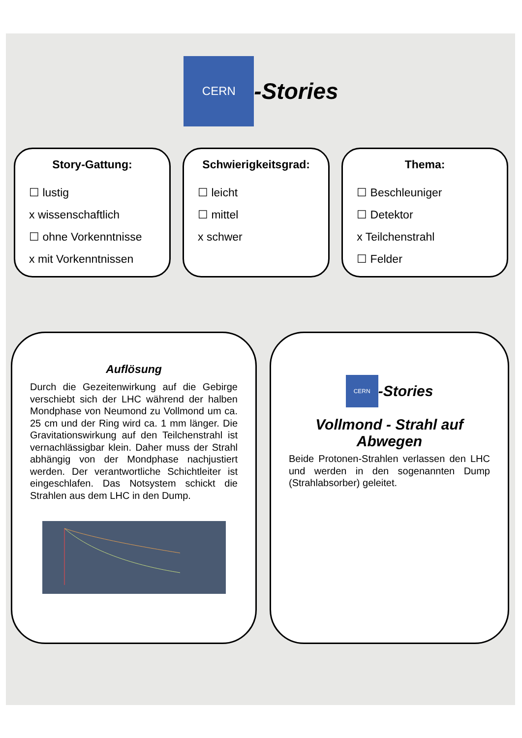CERN
-Stories
Story-Gattung:
☐ lustig
x wissenschaftlich
☐ ohne Vorkenntnisse
x mit Vorkenntnissen
Schwierigkeitsgrad:
☐ leicht
☐ mittel
x schwer
Thema:
☐ Beschleuniger
☐ Detektor
x Teilchenstrahl
☐ Felder
Auflösung
Durch die Gezeitenwirkung auf die Gebirge verschiebt sich der LHC während der halben Mondphase von Neumond zu Vollmond um ca. 25 cm und der Ring wird ca. 1 mm länger. Die Gravitationswirkung auf den Teilchenstrahl ist vernachlässigbar klein. Daher muss der Strahl abhängig von der Mondphase nachjustiert werden. Der verantwortliche Schichtleiter ist eingeschlafen. Das Notsystem schickt die Strahlen aus dem LHC in den Dump.
CERN
-Stories
Vollmond - Strahl auf Abwegen
Beide Protonen-Strahlen verlassen den LHC und werden in den sogenannten Dump (Strahlabsorber) geleitet.